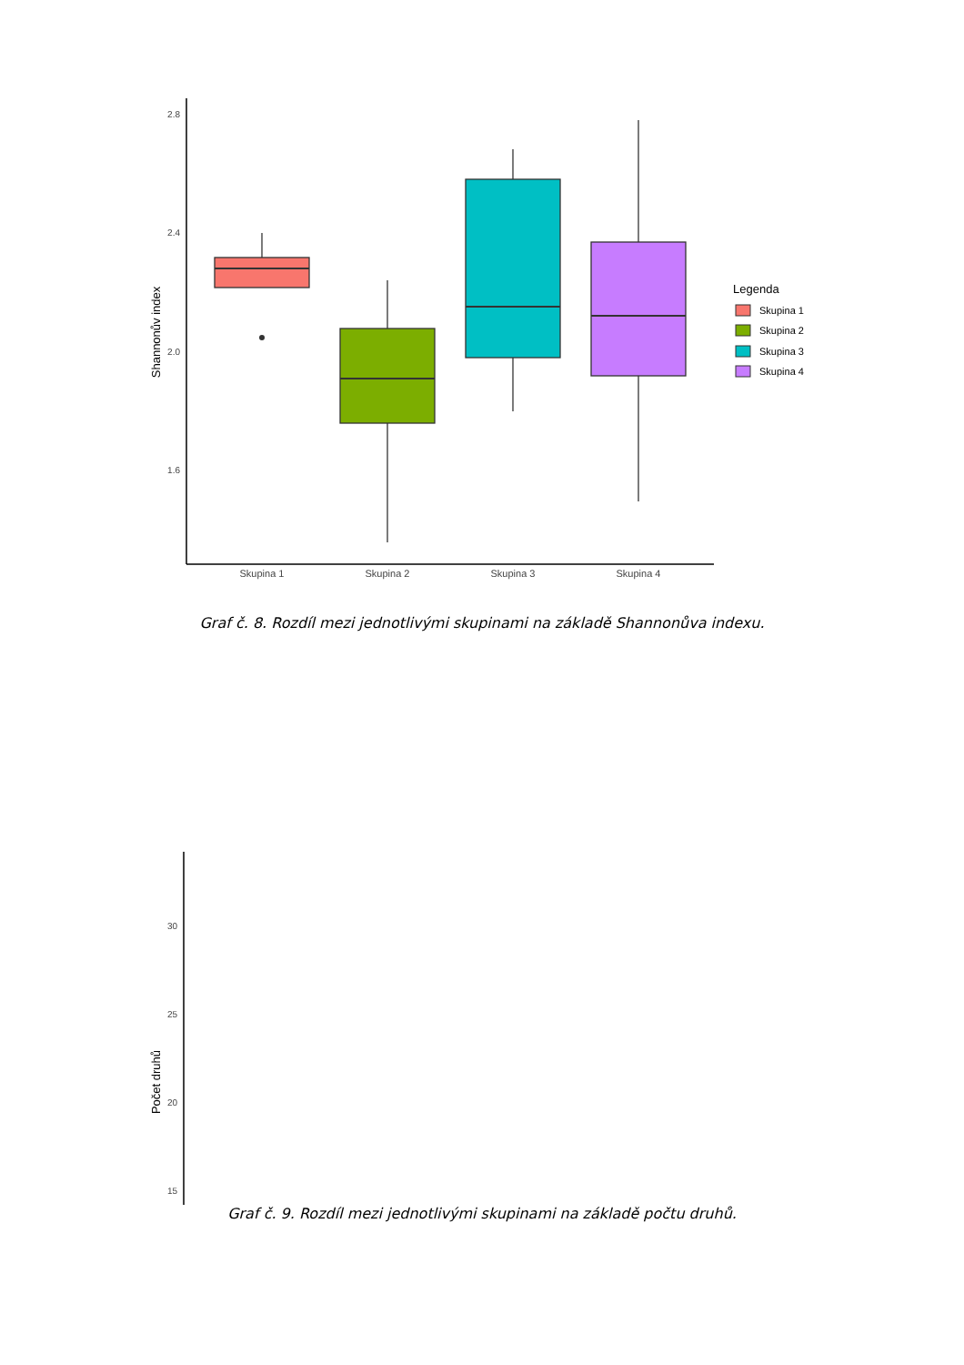2.8
2.4
2.0
1.6
Shannonův index
Skupina 1
Skupina 2
Skupina 3
Skupina 4
Legenda
Skupina 1
Skupina 2
Skupina 3
Skupina 4
Graf č. 8. Rozdíl mezi jednotlivými skupinami na základě Shannonůva indexu.
30
25
20
15
Počet druhů
Graf č. 9. Rozdíl mezi jednotlivými skupinami na základě počtu druhů.